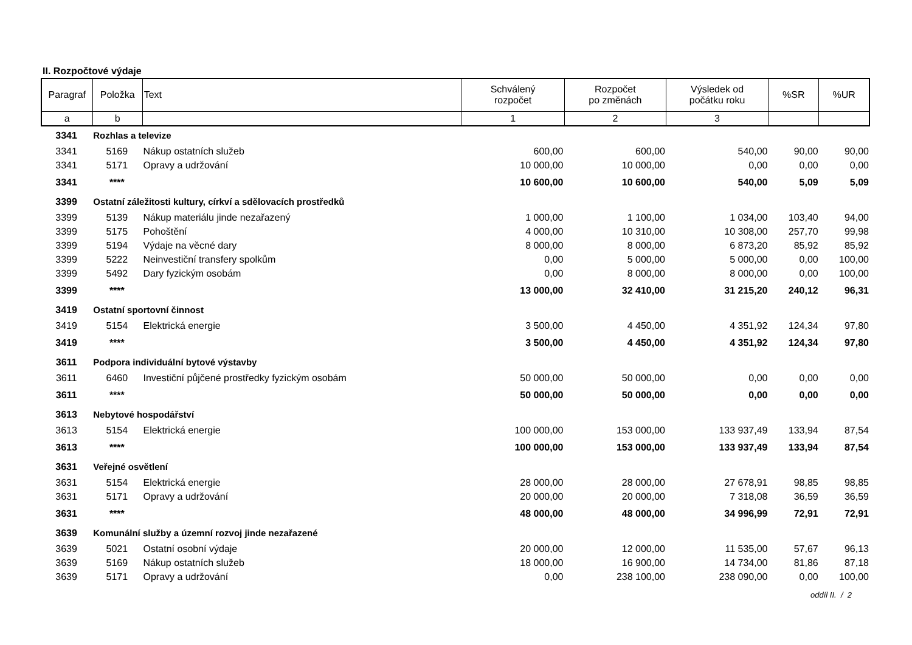II. Rozpočtové výdaje
| Paragraf | Položka | Text | Schválený rozpočet | Rozpočet po změnách | Výsledek od počátku roku | %SR | %UR |
| --- | --- | --- | --- | --- | --- | --- | --- |
| a | b | | 1 | 2 | 3 | | |
| 3341 | Rozhlas a televize | | | | | | |
| 3341 | 5169 | Nákup ostatních služeb | 600,00 | 600,00 | 540,00 | 90,00 | 90,00 |
| 3341 | 5171 | Opravy a udržování | 10 000,00 | 10 000,00 | 0,00 | 0,00 | 0,00 |
| 3341 | **** | | 10 600,00 | 10 600,00 | 540,00 | 5,09 | 5,09 |
| 3399 | Ostatní záležitosti kultury, církví a sdělovacích prostředků | | | | | | |
| 3399 | 5139 | Nákup materiálu jinde nezařazený | 1 000,00 | 1 100,00 | 1 034,00 | 103,40 | 94,00 |
| 3399 | 5175 | Pohoštění | 4 000,00 | 10 310,00 | 10 308,00 | 257,70 | 99,98 |
| 3399 | 5194 | Výdaje na věcné dary | 8 000,00 | 8 000,00 | 6 873,20 | 85,92 | 85,92 |
| 3399 | 5222 | Neinvestiční transfery spolkům | 0,00 | 5 000,00 | 5 000,00 | 0,00 | 100,00 |
| 3399 | 5492 | Dary fyzickým osobám | 0,00 | 8 000,00 | 8 000,00 | 0,00 | 100,00 |
| 3399 | **** | | 13 000,00 | 32 410,00 | 31 215,20 | 240,12 | 96,31 |
| 3419 | Ostatní sportovní činnost | | | | | | |
| 3419 | 5154 | Elektrická energie | 3 500,00 | 4 450,00 | 4 351,92 | 124,34 | 97,80 |
| 3419 | **** | | 3 500,00 | 4 450,00 | 4 351,92 | 124,34 | 97,80 |
| 3611 | Podpora individuální bytové výstavby | | | | | | |
| 3611 | 6460 | Investiční půjčené prostředky fyzickým osobám | 50 000,00 | 50 000,00 | 0,00 | 0,00 | 0,00 |
| 3611 | **** | | 50 000,00 | 50 000,00 | 0,00 | 0,00 | 0,00 |
| 3613 | Nebytové hospodářství | | | | | | |
| 3613 | 5154 | Elektrická energie | 100 000,00 | 153 000,00 | 133 937,49 | 133,94 | 87,54 |
| 3613 | **** | | 100 000,00 | 153 000,00 | 133 937,49 | 133,94 | 87,54 |
| 3631 | Veřejné osvětlení | | | | | | |
| 3631 | 5154 | Elektrická energie | 28 000,00 | 28 000,00 | 27 678,91 | 98,85 | 98,85 |
| 3631 | 5171 | Opravy a udržování | 20 000,00 | 20 000,00 | 7 318,08 | 36,59 | 36,59 |
| 3631 | **** | | 48 000,00 | 48 000,00 | 34 996,99 | 72,91 | 72,91 |
| 3639 | Komunální služby a územní rozvoj jinde nezařazené | | | | | | |
| 3639 | 5021 | Ostatní osobní výdaje | 20 000,00 | 12 000,00 | 11 535,00 | 57,67 | 96,13 |
| 3639 | 5169 | Nákup ostatních služeb | 18 000,00 | 16 900,00 | 14 734,00 | 81,86 | 87,18 |
| 3639 | 5171 | Opravy a udržování | 0,00 | 238 100,00 | 238 090,00 | 0,00 | 100,00 |
oddíl II. / 2